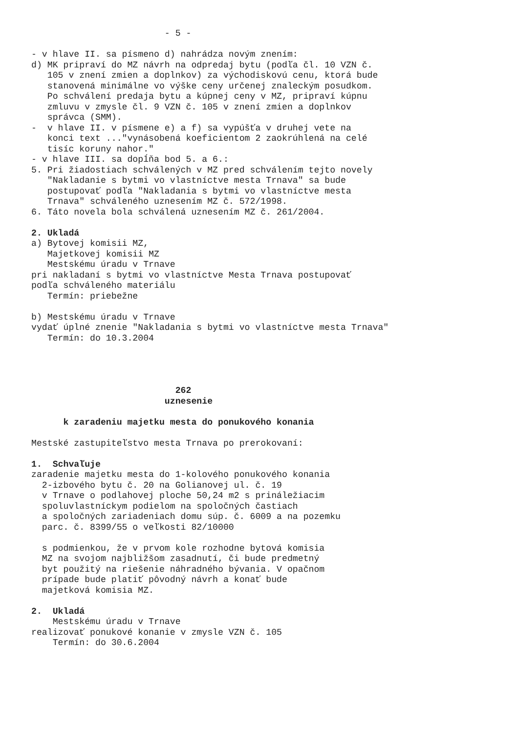- 5 -

- v hlave II. sa písmeno d) nahrádza novým znením:
d) MK pripraví do MZ návrh na odpredaj bytu (podľa čl. 10 VZN č.
   105 v znení zmien a doplnkov) za východiskovú cenu, ktorá bude
   stanovená minimálne vo výške ceny určenej znaleckým posudkom.
   Po schválení predaja bytu a kúpnej ceny v MZ, pripraví kúpnu
   zmluvu v zmysle čl. 9 VZN č. 105 v znení zmien a doplnkov
   správca (SMM).
-  v hlave II. v písmene e) a f) sa vypúšťa v druhej vete na
   konci text ..."vynásobená koeficientom 2 zaokrúhlená na celé
   tisíc koruny nahor."
- v hlave III. sa dopĺňa bod 5. a 6.:
5. Pri žiadostiach schválených v MZ pred schválením tejto novely
   "Nakladanie s bytmi vo vlastníctve mesta Trnava" sa bude
   postupovať podľa "Nakladania s bytmi vo vlastníctve mesta
   Trnava" schváleného uznesením MZ č. 572/1998.
6. Táto novela bola schválená uznesením MZ č. 261/2004.

2. Ukladá
a) Bytovej komisii MZ,
   Majetkovej komisii MZ
   Mestskému úradu v Trnave
pri nakladaní s bytmi vo vlastníctve Mesta Trnava postupovať
podľa schváleného materiálu
   Termín: priebežne

b) Mestskému úradu v Trnave
vydať úplné znenie "Nakladania s bytmi vo vlastníctve mesta Trnava"
   Termín: do 10.3.2004




                           262
                         uznesenie

      k zaradeniu majetku mesta do ponukového konania

Mestské zastupiteľstvo mesta Trnava po prerokovaní:

1.  Schvaľuje
zaradenie majetku mesta do 1-kolového ponukového konania
  2-izbového bytu č. 20 na Golianovej ul. č. 19
  v Trnave o podlahovej ploche 50,24 m2 s prináležiacim
  spoluvlastníckym podielom na spoločných častiach
  a spoločných zariadeniach domu súp. č. 6009 a na pozemku
  parc. č. 8399/55 o veľkosti 82/10000

  s podmienkou, že v prvom kole rozhodne bytová komisia
  MZ na svojom najbližšom zasadnutí, či bude predmetný
  byt použitý na riešenie náhradného bývania. V opačnom
  prípade bude platiť pôvodný návrh a konať bude
  majetková komisia MZ.

2.  Ukladá
    Mestskému úradu v Trnave
realizovať ponukové konanie v zmysle VZN č. 105
    Termín: do 30.6.2004